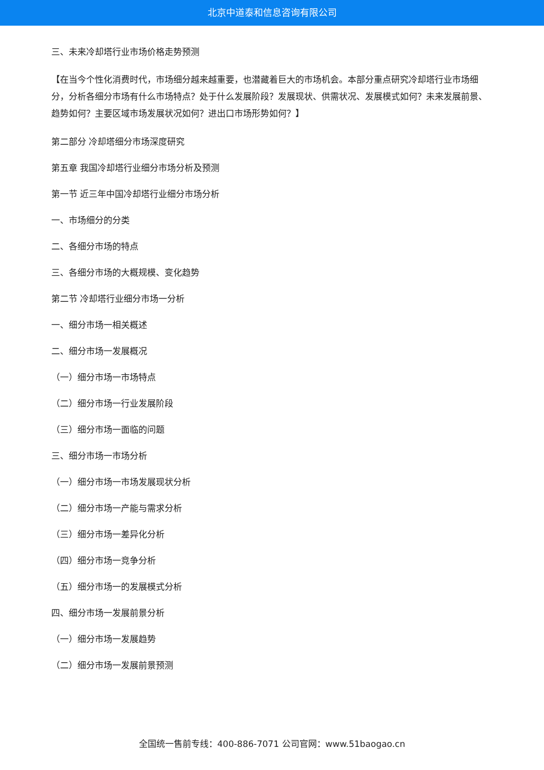北京中道泰和信息咨询有限公司
三、未来冷却塔行业市场价格走势预测
【在当今个性化消费时代，市场细分越来越重要，也潜藏着巨大的市场机会。本部分重点研究冷却塔行业市场细分，分析各细分市场有什么市场特点？处于什么发展阶段？发展现状、供需状况、发展模式如何？未来发展前景、趋势如何？主要区域市场发展状况如何？进出口市场形势如何？】
第二部分 冷却塔细分市场深度研究
第五章 我国冷却塔行业细分市场分析及预测
第一节 近三年中国冷却塔行业细分市场分析
一、市场细分的分类
二、各细分市场的特点
三、各细分市场的大概规模、变化趋势
第二节 冷却塔行业细分市场一分析
一、细分市场一相关概述
二、细分市场一发展概况
（一）细分市场一市场特点
（二）细分市场一行业发展阶段
（三）细分市场一面临的问题
三、细分市场一市场分析
（一）细分市场一市场发展现状分析
（二）细分市场一产能与需求分析
（三）细分市场一差异化分析
（四）细分市场一竞争分析
（五）细分市场一的发展模式分析
四、细分市场一发展前景分析
（一）细分市场一发展趋势
（二）细分市场一发展前景预测
全国统一售前专线：400-886-7071 公司官网：www.51baogao.cn